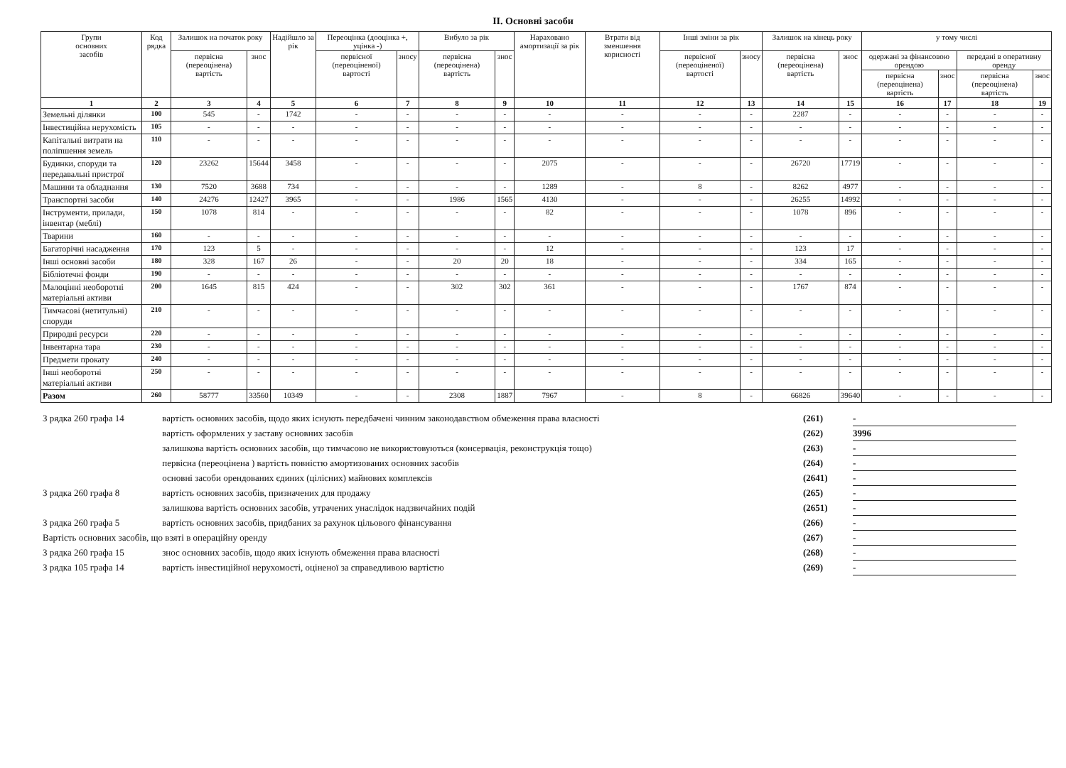ІІ. Основні засоби
| Групи основних засобів | Код рядка | Залишок на початок року | | Надійшло за рік | Переоцінка (дооцінка +, уцінка -) | | Вибуло за рік | | Нараховано амортизації за рік | Втрати від зменшення корисності | Інші зміни за рік | | Залишок на кінець року | | у тому числі | | | |
| --- | --- | --- | --- | --- | --- | --- | --- | --- | --- | --- | --- | --- | --- | --- | --- | --- | --- | --- |
| | | первісна (переоцінена) вартість | знос | | первісної (переоціненої) вартості | зносу | первісна (переоцінена) вартість | знос | | | первісної (переоціненої) вартості | зносу | первісна (переоцінена) вартість | знос | одержані за фінансовою орендою | | передані в оперативну оренду | |
| | | | | | | | | | | | | | | | первісна (переоцінена) вартість | знос | первісна (переоцінена) вартість | знос |
| 1 | 2 | 3 | 4 | 5 | 6 | 7 | 8 | 9 | 10 | 11 | 12 | 13 | 14 | 15 | 16 | 17 | 18 | 19 |
| Земельні ділянки | 100 | 545 | - | 1742 | - | - | - | - | - | - | - | - | 2287 | - | - | - | - | - |
| Інвестиційна нерухомість | 105 | - | - | - | - | - | - | - | - | - | - | - | - | - | - | - | - | - |
| Капітальні витрати на поліпшення земель | 110 | - | - | - | - | - | - | - | - | - | - | - | - | - | - | - | - | - |
| Будинки, споруди та передавальні пристрої | 120 | 23262 | 15644 | 3458 | - | - | - | - | 2075 | - | - | - | 26720 | 17719 | - | - | - | - |
| Машини та обладнання | 130 | 7520 | 3688 | 734 | - | - | - | - | 1289 | - | 8 | - | 8262 | 4977 | - | - | - | - |
| Транспортні засоби | 140 | 24276 | 12427 | 3965 | - | - | 1986 | 1565 | 4130 | - | - | - | 26255 | 14992 | - | - | - | - |
| Інструменти, прилади, інвентар (меблі) | 150 | 1078 | 814 | - | - | - | - | - | 82 | - | - | - | 1078 | 896 | - | - | - | - |
| Тварини | 160 | - | - | - | - | - | - | - | - | - | - | - | - | - | - | - | - | - |
| Багаторічні насадження | 170 | 123 | 5 | - | - | - | - | - | 12 | - | - | - | 123 | 17 | - | - | - | - |
| Інші основні засоби | 180 | 328 | 167 | 26 | - | - | 20 | 20 | 18 | - | - | - | 334 | 165 | - | - | - | - |
| Бібліотечні фонди | 190 | - | - | - | - | - | - | - | - | - | - | - | - | - | - | - | - | - |
| Малоцінні необоротні матеріальні активи | 200 | 1645 | 815 | 424 | - | - | 302 | 302 | 361 | - | - | - | 1767 | 874 | - | - | - | - |
| Тимчасові (нетитульні) споруди | 210 | - | - | - | - | - | - | - | - | - | - | - | - | - | - | - | - | - |
| Природні ресурси | 220 | - | - | - | - | - | - | - | - | - | - | - | - | - | - | - | - | - |
| Інвентарна тара | 230 | - | - | - | - | - | - | - | - | - | - | - | - | - | - | - | - | - |
| Предмети прокату | 240 | - | - | - | - | - | - | - | - | - | - | - | - | - | - | - | - | - |
| Інші необоротні матеріальні активи | 250 | - | - | - | - | - | - | - | - | - | - | - | - | - | - | - | - | - |
| Разом | 260 | 58777 | 33560 | 10349 | - | - | 2308 | 1887 | 7967 | - | 8 | - | 66826 | 39640 | - | - | - | - |
| З рядка 260 графа 14 | вартість основних засобів, щодо яких існують передбачені чинним законодавством обмеження права власності | (261) | - |
| | вартість оформлених у заставу основних засобів | (262) | 3996 |
| | залишкова вартість основних засобів, що тимчасово не використовуються (консервація, реконструкція тощо) | (263) | - |
| | первісна (переоцінена ) вартість повністю амортизованих основних засобів | (264) | - |
| | основні засоби орендованих єдиних (цілісних) майнових комплексів | (2641) | - |
| З рядка 260 графа 8 | вартість основних засобів, призначених для продажу | (265) | - |
| | залишкова вартість основних засобів, утрачених унаслідок надзвичайних подій | (2651) | - |
| З рядка 260 графа 5 | вартість основних засобів, придбаних за рахунок цільового фінансування | (266) | - |
| Вартість основних засобів, що взяті в операційну оренду | | (267) | - |
| З рядка 260 графа 15 | знос основних засобів, щодо яких існують обмеження права власності | (268) | - |
| З рядка 105 графа 14 | вартість інвестиційної нерухомості, оціненої за справедливою вартістю | (269) | - |